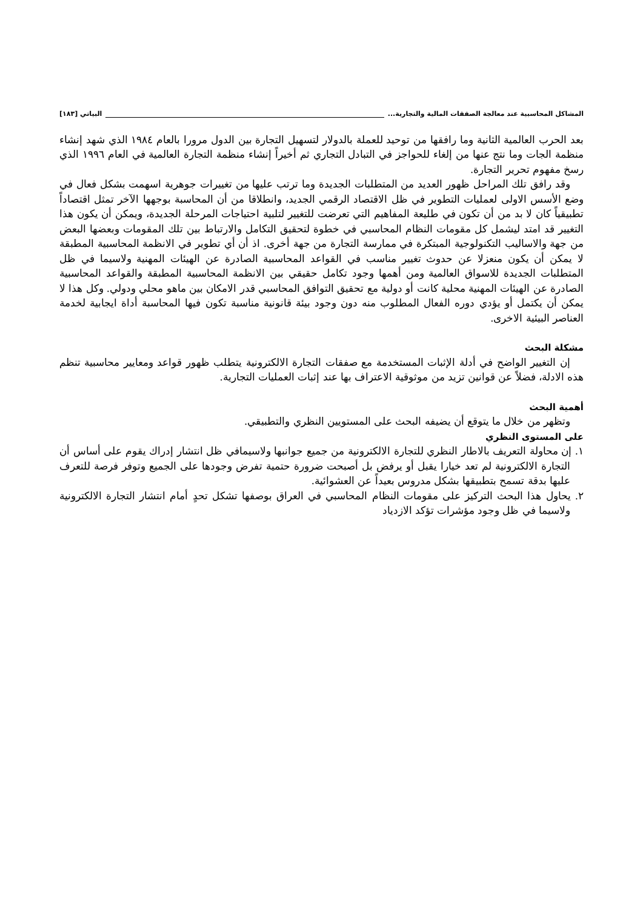المشاكل المحاسبية عند معالجة الصفقات المالية والتجارية... البياتي [١٨٣]
بعد الحرب العالمية الثانية وما رافقها من توحيد للعملة بالدولار لتسهيل التجارة بين الدول مرورا بالعام ١٩٨٤ الذي شهد إنشاء منظمة الجات وما نتج عنها من إلغاء للحواجز في التبادل التجاري ثم أخيراً إنشاء منظمة التجارة العالمية في العام ١٩٩٦ الذي رسخ مفهوم تحرير التجارة.
وقد رافق تلك المراحل ظهور العديد من المتطلبات الجديدة وما ترتب عليها من تغييرات جوهرية اسهمت بشكل فعال في وضع الأسس الاولى لعمليات التطوير في ظل الاقتصاد الرقمي الجديد، وانطلاقا من أن المحاسبة بوجهها الآخر تمثل اقتصاداً تطبيقياً كان لا بد من أن تكون في طليعة المفاهيم التي تعرضت للتغيير لتلبية احتياجات المرحلة الجديدة، ويمكن أن يكون هذا التغيير قد امتد ليشمل كل مقومات النظام المحاسبي في خطوة لتحقيق التكامل والارتباط بين تلك المقومات وبعضها البعض من جهة والاساليب التكنولوجية المبتكرة في ممارسة التجارة من جهة أخرى. اذ أن أي تطوير في الانظمة المحاسبية المطبقة لا يمكن أن يكون منعزلا عن حدوث تغيير مناسب في القواعد المحاسبية الصادرة عن الهيئات المهنية ولاسيما في ظل المتطلبات الجديدة للاسواق العالمية ومن أهمها وجود تكامل حقيقي بين الانظمة المحاسبية المطبقة والقواعد المحاسبية الصادرة عن الهيئات المهنية محلية كانت أو دولية مع تحقيق التوافق المحاسبي قدر الامكان بين ماهو محلي ودولي. وكل هذا لا يمكن أن يكتمل أو يؤدي دوره الفعال المطلوب منه دون وجود بيئة قانونية مناسبة تكون فيها المحاسبة أداة ايجابية لخدمة العناصر البيئية الاخرى.
مشكلة البحث
إن التغيير الواضح في أدلة الإثبات المستخدمة مع صفقات التجارة الالكترونية يتطلب ظهور قواعد ومعايير محاسبية تنظم هذه الادلة، فضلاً عن قوانين تزيد من موثوقية الاعتراف بها عند إثبات العمليات التجارية.
أهمية البحث
وتظهر من خلال ما يتوقع أن يضيفه البحث على المستويين النظري والتطبيقي.
على المستوى النظري
١. إن محاولة التعريف بالاطار النظري للتجارة الالكترونية من جميع جوانبها ولاسيمافي ظل انتشار إدراك يقوم على أساس أن التجارة الالكترونية لم تعد خيارا يقبل أو يرفض بل أصبحت ضرورة حتمية تفرض وجودها على الجميع وتوفر فرصة للتعرف عليها بدقة تسمح بتطبيقها بشكل مدروس بعيداً عن العشوائية.
٢. يحاول هذا البحث التركيز على مقومات النظام المحاسبي في العراق بوصفها تشكل تحدٍ أمام انتشار التجارة الالكترونية ولاسيما في ظل وجود مؤشرات تؤكد الازدياد